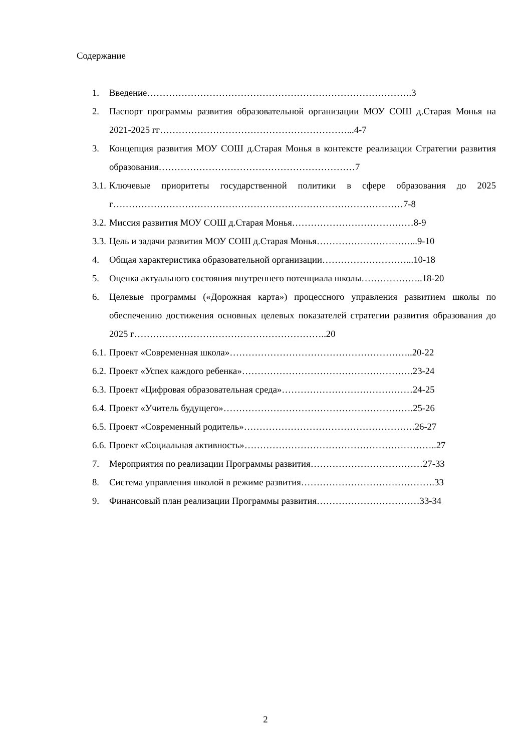Содержание
1. Введение………………………………………………………………………….3
2. Паспорт программы развития образовательной организации МОУ СОШ д.Старая Монья на 2021-2025 гг……………………………………………………...4-7
3. Концепция развития МОУ СОШ д.Старая Монья в контексте реализации Стратегии развития образования………………………………………………………7
3.1. Ключевые приоритеты государственной политики в сфере образования до 2025 г…………………………………………………………………………………7-8
3.2. Миссия развития МОУ СОШ д.Старая Монья…………………………………8-9
3.3. Цель и задачи развития МОУ СОШ д.Старая Монья…………………………...9-10
4. Общая характеристика образовательной организации………………………...10-18
5. Оценка актуального состояния внутреннего потенциала школы………………..18-20
6. Целевые программы («Дорожная карта») процессного управления развитием школы по обеспечению достижения основных целевых показателей стратегии развития образования до 2025 г……………………………………………………..20
6.1. Проект «Современная школа»…………………………………………………..20-22
6.2. Проект «Успех каждого ребенка»……………………………………………….23-24
6.3. Проект «Цифровая образовательная среда»……………………………………24-25
6.4. Проект «Учитель будущего»…………………………………………………….25-26
6.5. Проект «Современный родитель»……………………………………………….26-27
6.6. Проект «Социальная активность»……………………………………………………..27
7. Мероприятия по реализации Программы развития………………………………27-33
8. Система управления школой в режиме развития…………………………………….33
9. Финансовый план реализации Программы развития……………………………33-34
2